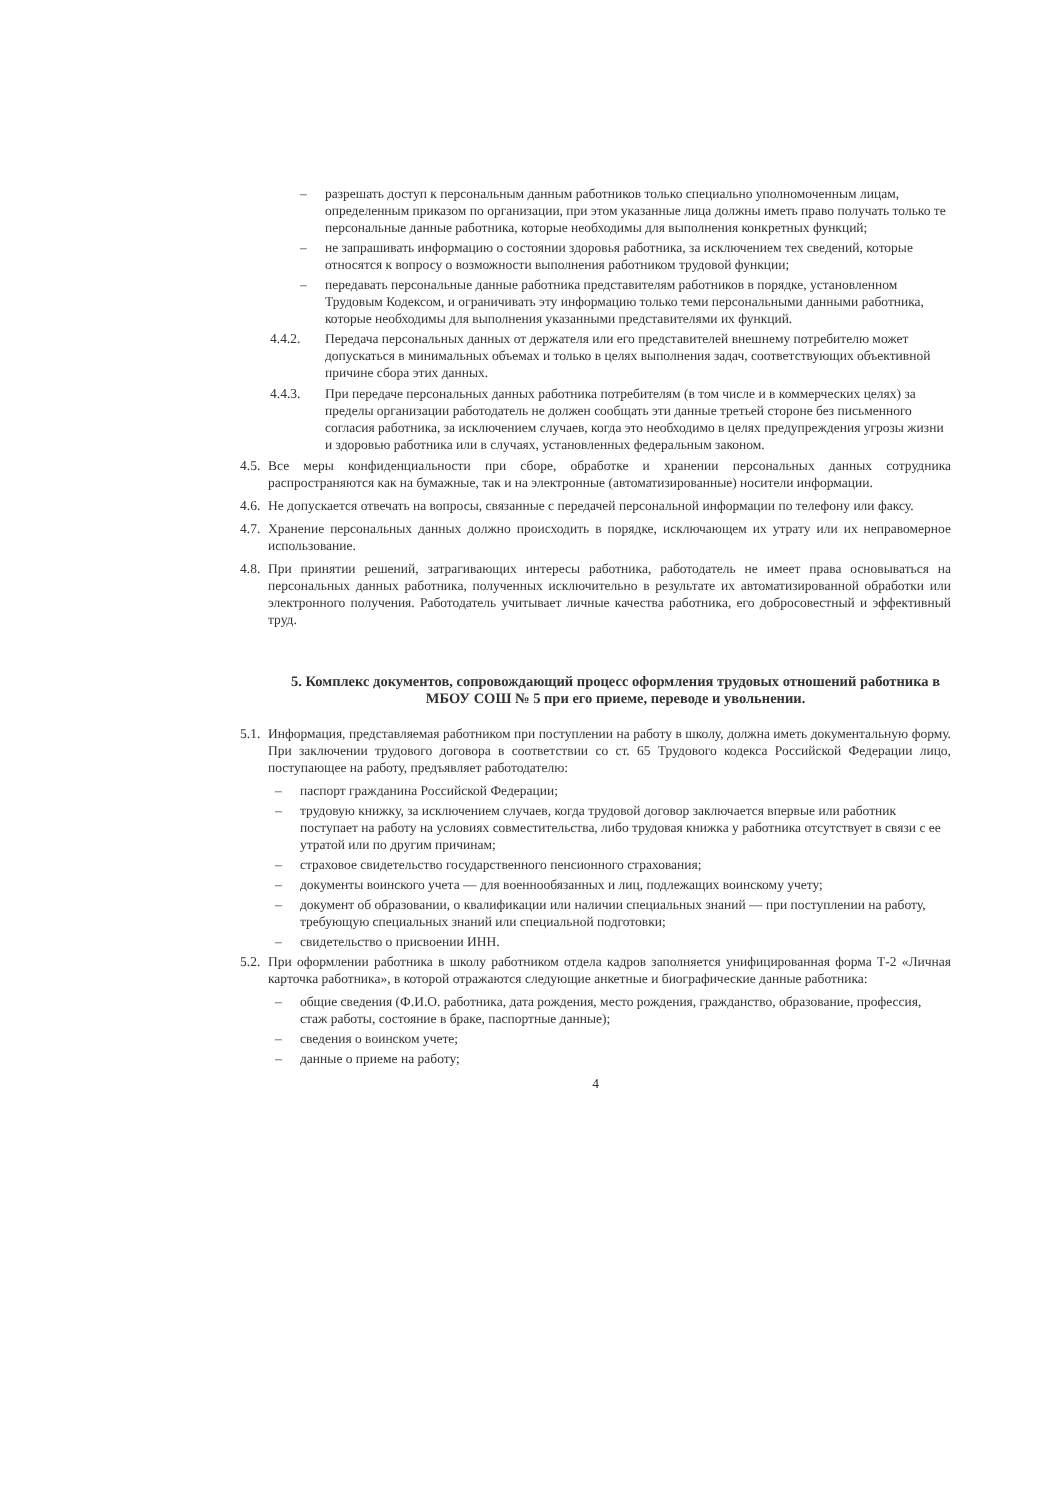– разрешать доступ к персональным данным работников только специально уполномоченным лицам, определенным приказом по организации, при этом указанные лица должны иметь право получать только те персональные данные работника, которые необходимы для выполнения конкретных функций;
– не запрашивать информацию о состоянии здоровья работника, за исключением тех сведений, которые относятся к вопросу о возможности выполнения работником трудовой функции;
– передавать персональные данные работника представителям работников в порядке, установленном Трудовым Кодексом, и ограничивать эту информацию только теми персональными данными работника, которые необходимы для выполнения указанными представителями их функций.
4.4.2. Передача персональных данных от держателя или его представителей внешнему потребителю может допускаться в минимальных объемах и только в целях выполнения задач, соответствующих объективной причине сбора этих данных.
4.4.3. При передаче персональных данных работника потребителям (в том числе и в коммерческих целях) за пределы организации работодатель не должен сообщать эти данные третьей стороне без письменного согласия работника, за исключением случаев, когда это необходимо в целях предупреждения угрозы жизни и здоровью работника или в случаях, установленных федеральным законом.
4.5. Все меры конфиденциальности при сборе, обработке и хранении персональных данных сотрудника распространяются как на бумажные, так и на электронные (автоматизированные) носители информации.
4.6. Не допускается отвечать на вопросы, связанные с передачей персональной информации по телефону или факсу.
4.7. Хранение персональных данных должно происходить в порядке, исключающем их утрату или их неправомерное использование.
4.8. При принятии решений, затрагивающих интересы работника, работодатель не имеет права основываться на персональных данных работника, полученных исключительно в результате их автоматизированной обработки или электронного получения. Работодатель учитывает личные качества работника, его добросовестный и эффективный труд.
5. Комплекс документов, сопровождающий процесс оформления трудовых отношений работника в МБОУ СОШ № 5 при его приеме, переводе и увольнении.
5.1. Информация, представляемая работником при поступлении на работу в школу, должна иметь документальную форму. При заключении трудового договора в соответствии со ст. 65 Трудового кодекса Российской Федерации лицо, поступающее на работу, предъявляет работодателю:
– паспорт гражданина Российской Федерации;
– трудовую книжку, за исключением случаев, когда трудовой договор заключается впервые или работник поступает на работу на условиях совместительства, либо трудовая книжка у работника отсутствует в связи с ее утратой или по другим причинам;
– страховое свидетельство государственного пенсионного страхования;
– документы воинского учета — для военнообязанных и лиц, подлежащих воинскому учету;
– документ об образовании, о квалификации или наличии специальных знаний — при поступлении на работу, требующую специальных знаний или специальной подготовки;
– свидетельство о присвоении ИНН.
5.2. При оформлении работника в школу работником отдела кадров заполняется унифицированная форма Т-2 «Личная карточка работника», в которой отражаются следующие анкетные и биографические данные работника:
– общие сведения (Ф.И.О. работника, дата рождения, место рождения, гражданство, образование, профессия, стаж работы, состояние в браке, паспортные данные);
– сведения о воинском учете;
– данные о приеме на работу;
4